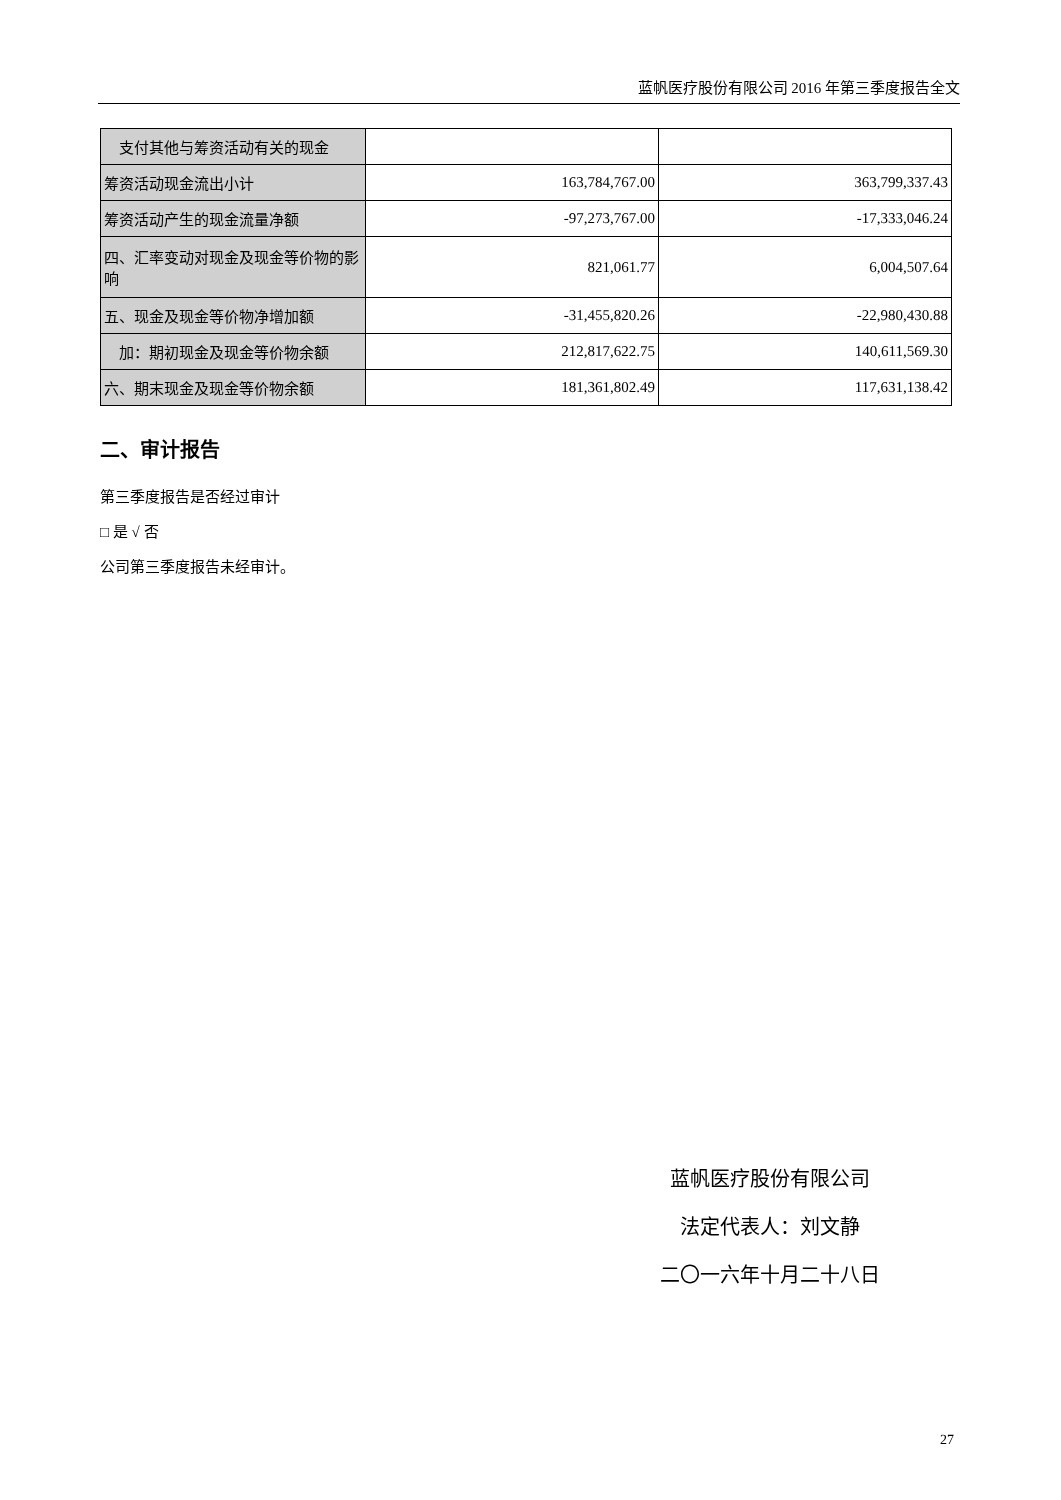蓝帆医疗股份有限公司 2016 年第三季度报告全文
| 支付其他与筹资活动有关的现金 | | |
| 筹资活动现金流出小计 | 163,784,767.00 | 363,799,337.43 |
| 筹资活动产生的现金流量净额 | -97,273,767.00 | -17,333,046.24 |
| 四、汇率变动对现金及现金等价物的影响 | 821,061.77 | 6,004,507.64 |
| 五、现金及现金等价物净增加额 | -31,455,820.26 | -22,980,430.88 |
| 加：期初现金及现金等价物余额 | 212,817,622.75 | 140,611,569.30 |
| 六、期末现金及现金等价物余额 | 181,361,802.49 | 117,631,138.42 |
二、审计报告
第三季度报告是否经过审计
□ 是 √ 否
公司第三季度报告未经审计。
蓝帆医疗股份有限公司
法定代表人：刘文静
二〇一六年十月二十八日
27